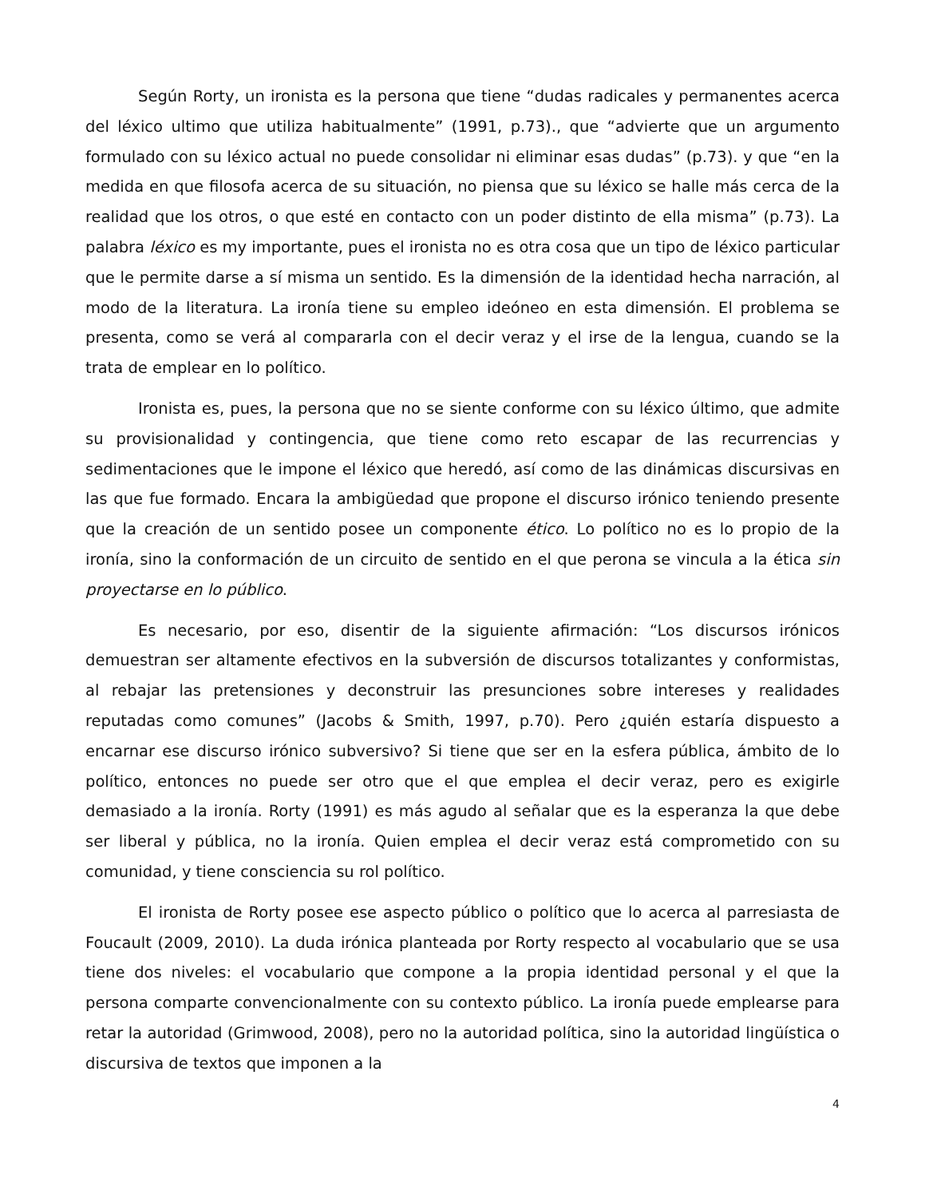Según Rorty, un ironista es la persona que tiene “dudas radicales y permanentes acerca del léxico ultimo que utiliza habitualmente” (1991, p.73)., que “advierte que un argumento formulado con su léxico actual no puede consolidar ni eliminar esas dudas” (p.73). y que “en la medida en que filosofa acerca de su situación, no piensa que su léxico se halle más cerca de la realidad que los otros, o que esté en contacto con un poder distinto de ella misma” (p.73). La palabra léxico es my importante, pues el ironista no es otra cosa que un tipo de léxico particular que le permite darse a sí misma un sentido. Es la dimensión de la identidad hecha narración, al modo de la literatura. La ironía tiene su empleo ideóneo en esta dimensión. El problema se presenta, como se verá al compararla con el decir veraz y el irse de la lengua, cuando se la trata de emplear en lo político.
Ironista es, pues, la persona que no se siente conforme con su léxico último, que admite su provisionalidad y contingencia, que tiene como reto escapar de las recurrencias y sedimentaciones que le impone el léxico que heredó, así como de las dinámicas discursivas en las que fue formado. Encara la ambigüedad que propone el discurso irónico teniendo presente que la creación de un sentido posee un componente ético. Lo político no es lo propio de la ironía, sino la conformación de un circuito de sentido en el que perona se vincula a la ética sin proyectarse en lo público.
Es necesario, por eso, disentir de la siguiente afirmación: “Los discursos irónicos demuestran ser altamente efectivos en la subversión de discursos totalizantes y conformistas, al rebajar las pretensiones y deconstruir las presunciones sobre intereses y realidades reputadas como comunes” (Jacobs & Smith, 1997, p.70). Pero ¿quién estaría dispuesto a encarnar ese discurso irónico subversivo? Si tiene que ser en la esfera pública, ámbito de lo político, entonces no puede ser otro que el que emplea el decir veraz, pero es exigirle demasiado a la ironía. Rorty (1991) es más agudo al señalar que es la esperanza la que debe ser liberal y pública, no la ironía. Quien emplea el decir veraz está comprometido con su comunidad, y tiene consciencia su rol político.
El ironista de Rorty posee ese aspecto público o político que lo acerca al parresiasta de Foucault (2009, 2010). La duda irónica planteada por Rorty respecto al vocabulario que se usa tiene dos niveles: el vocabulario que compone a la propia identidad personal y el que la persona comparte convencionalmente con su contexto público. La ironía puede emplearse para retar la autoridad (Grimwood, 2008), pero no la autoridad política, sino la autoridad lingüística o discursiva de textos que imponen a la
4